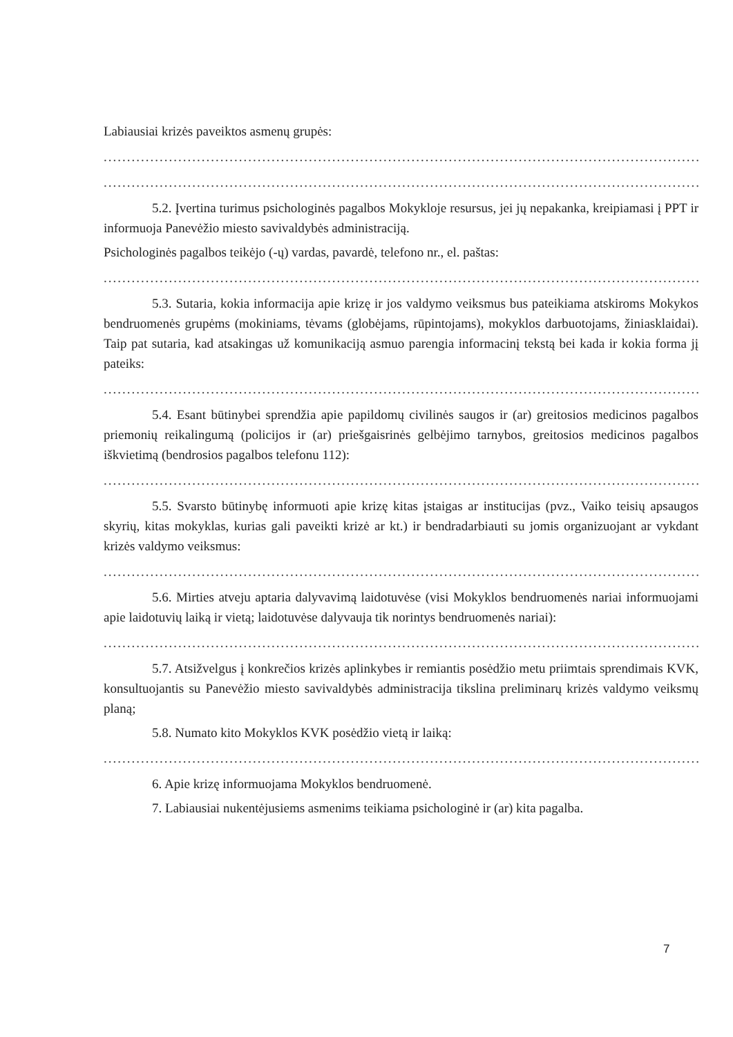Labiausiai krizės paveiktos asmenų grupės:
....................................................................................................................................................
....................................................................................................................................................
5.2. Įvertina turimus psichologinės pagalbos Mokykloje resursus, jei jų nepakanka, kreipiamasi į PPT ir informuoja Panevėžio miesto savivaldybės administraciją.
Psichologinės pagalbos teikėjo (-ų) vardas, pavardė, telefono nr., el. paštas:
....................................................................................................................................................
5.3. Sutaria, kokia informacija apie krizę ir jos valdymo veiksmus bus pateikiama atskiroms Mokykos bendruomenės grupėms (mokiniams, tėvams (globėjams, rūpintojams), mokyklos darbuotojams, žiniasklaidai). Taip pat sutaria, kad atsakingas už komunikaciją asmuo parengia informacinį tekstą bei kada ir kokia forma jį pateiks:
....................................................................................................................................................
5.4. Esant būtinybei sprendžia apie papildomų civilinės saugos ir (ar) greitosios medicinos pagalbos priemonių reikalingumą (policijos ir (ar) priešgaisrinės gelbėjimo tarnybos, greitosios medicinos pagalbos iškvietimą (bendrosios pagalbos telefonu 112):
....................................................................................................................................................
5.5. Svarsto būtinybę informuoti apie krizę kitas įstaigas ar institucijas (pvz., Vaiko teisių apsaugos skyrių, kitas mokyklas, kurias gali paveikti krizė ar kt.) ir bendradarbiauti su jomis organizuojant ar vykdant krizės valdymo veiksmus:
....................................................................................................................................................
5.6. Mirties atveju aptaria dalyvavimą laidotuvėse (visi Mokyklos bendruomenės nariai informuojami apie laidotuvių laiką ir vietą; laidotuvėse dalyvauja tik norintys bendruomenės nariai):
....................................................................................................................................................
5.7. Atsižvelgus į konkrečios krizės aplinkybes ir remiantis posėdžio metu priimtais sprendimais KVK, konsultuojantis su Panevėžio miesto savivaldybės administracija tikslina preliminarų krizės valdymo veiksmų planą;
5.8. Numato kito Mokyklos KVK posėdžio vietą ir laiką:
....................................................................................................................................................
6. Apie krizę informuojama Mokyklos bendruomenė.
7. Labiausiai nukentėjusiems asmenims teikiama psichologinė ir (ar) kita pagalba.
7